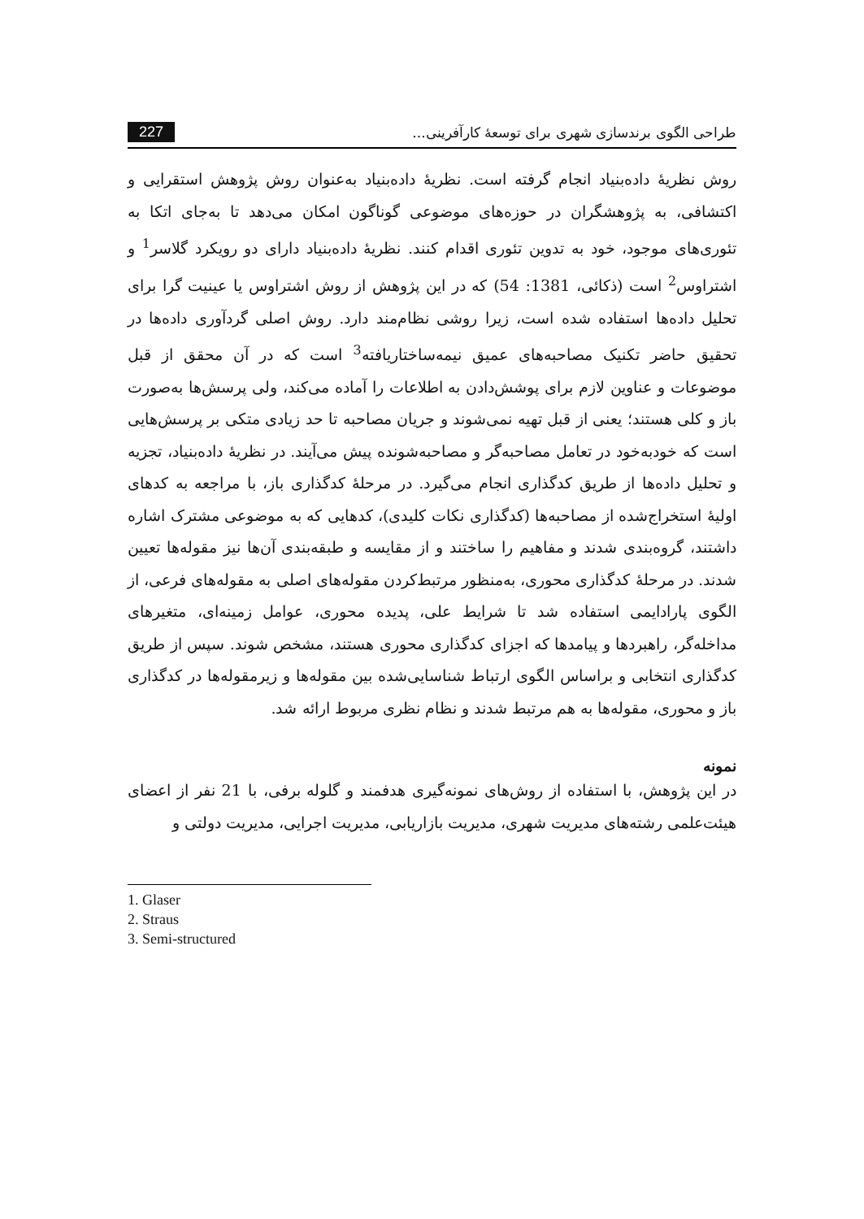طراحی الگوی برندسازی شهری برای توسعهٔ کارآفرینی... 227
روش نظریهٔ داده‌بنیاد انجام گرفته است. نظریهٔ داده‌بنیاد به‌عنوان روش پژوهش استقرایی و اکتشافی، به پژوهشگران در حوزه‌های موضوعی گوناگون امکان می‌دهد تا به‌جای اتکا به تئوری‌های موجود، خود به تدوین تئوری اقدام کنند. نظریهٔ داده‌بنیاد دارای دو رویکرد گلاسر<sup>1</sup> و اشتراوس<sup>2</sup> است (ذکائی، 1381: 54) که در این پژوهش از روش اشتراوس یا عینیت گرا برای تحلیل داده‌ها استفاده شده است، زیرا روشی نظام‌مند دارد. روش اصلی گردآوری داده‌ها در تحقیق حاضر تکنیک مصاحبه‌های عمیق نیمه‌ساختاریافته<sup>3</sup> است که در آن محقق از قبل موضوعات و عناوین لازم برای پوشش‌دادن به اطلاعات را آماده می‌کند، ولی پرسش‌ها به‌صورت باز و کلی هستند؛ یعنی از قبل تهیه نمی‌شوند و جریان مصاحبه تا حد زیادی متکی بر پرسش‌هایی است که خودبه‌خود در تعامل مصاحبه‌گر و مصاحبه‌شونده پیش می‌آیند. در نظریهٔ داده‌بنیاد، تجزیه و تحلیل داده‌ها از طریق کدگذاری انجام می‌گیرد. در مرحلهٔ کدگذاری باز، با مراجعه به کدهای اولیهٔ استخراج‌شده از مصاحبه‌ها (کدگذاری نکات کلیدی)، کدهایی که به موضوعی مشترک اشاره داشتند، گروه‌بندی شدند و مفاهیم را ساختند و از مقایسه و طبقه‌بندی آن‌ها نیز مقوله‌ها تعیین شدند. در مرحلهٔ کدگذاری محوری، به‌منظور مرتبط‌کردن مقوله‌های اصلی به مقوله‌های فرعی، از الگوی پارادایمی استفاده شد تا شرایط علی، پدیده محوری، عوامل زمینه‌ای، متغیرهای مداخله‌گر، راهبردها و پیامدها که اجزای کدگذاری محوری هستند، مشخص شوند. سپس از طریق کدگذاری انتخابی و براساس الگوی ارتباط شناسایی‌شده بین مقوله‌ها و زیرمقوله‌ها در کدگذاری باز و محوری، مقوله‌ها به هم مرتبط شدند و نظام نظری مربوط ارائه شد.
نمونه
در این پژوهش، با استفاده از روش‌های نمونه‌گیری هدفمند و گلوله برفی، با 21 نفر از اعضای هیئت‌علمی رشته‌های مدیریت شهری، مدیریت بازاریابی، مدیریت اجرایی، مدیریت دولتی و
1. Glaser
2. Straus
3. Semi-structured